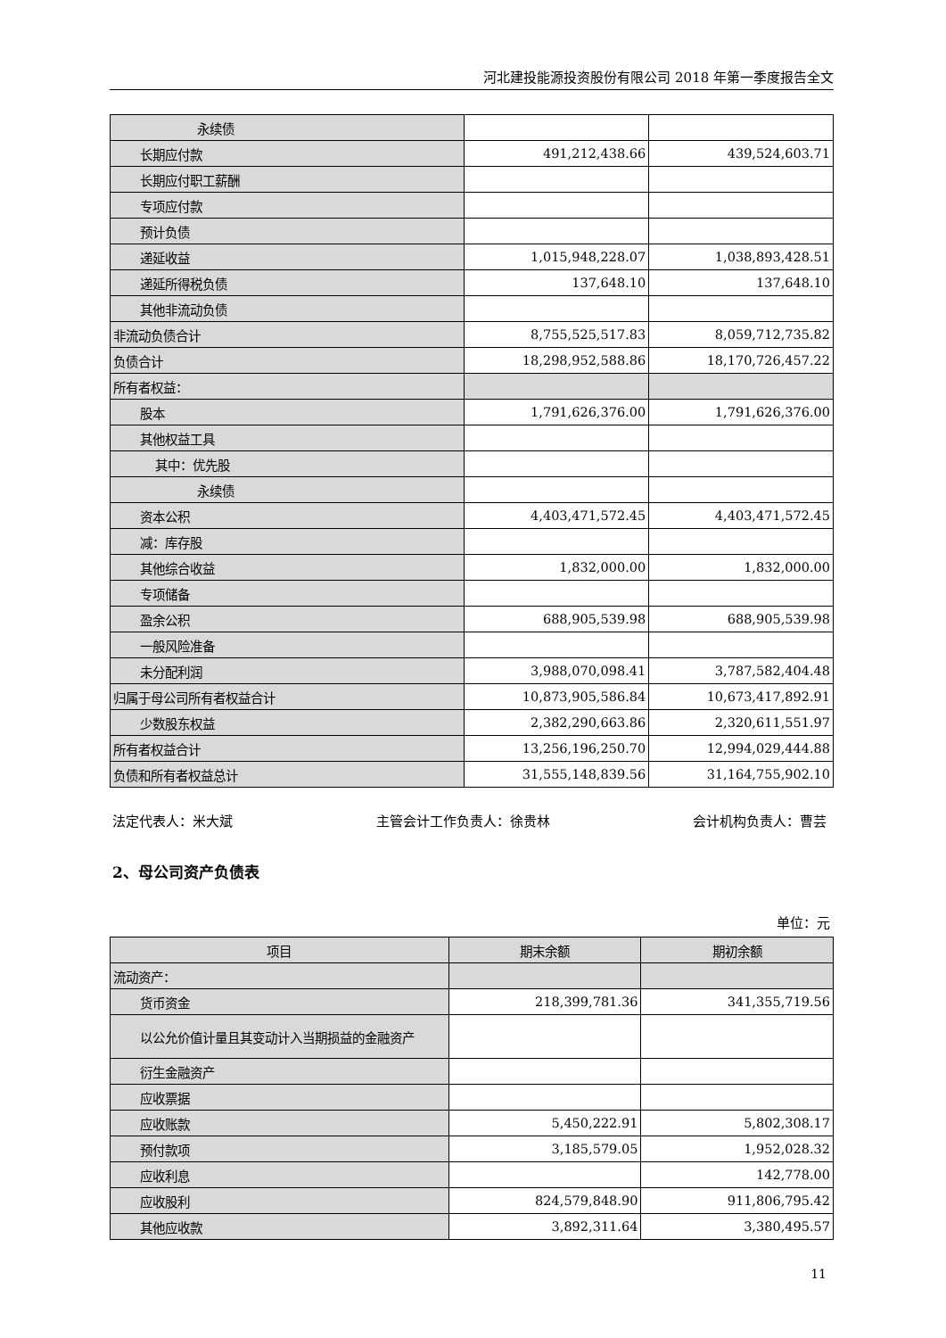河北建投能源投资股份有限公司 2018 年第一季度报告全文
| 永续债 | | |
| 长期应付款 | 491,212,438.66 | 439,524,603.71 |
| 长期应付职工薪酬 | | |
| 专项应付款 | | |
| 预计负债 | | |
| 递延收益 | 1,015,948,228.07 | 1,038,893,428.51 |
| 递延所得税负债 | 137,648.10 | 137,648.10 |
| 其他非流动负债 | | |
| 非流动负债合计 | 8,755,525,517.83 | 8,059,712,735.82 |
| 负债合计 | 18,298,952,588.86 | 18,170,726,457.22 |
| 所有者权益： | | |
| 股本 | 1,791,626,376.00 | 1,791,626,376.00 |
| 其他权益工具 | | |
| 其中：优先股 | | |
| 永续债 | | |
| 资本公积 | 4,403,471,572.45 | 4,403,471,572.45 |
| 减：库存股 | | |
| 其他综合收益 | 1,832,000.00 | 1,832,000.00 |
| 专项储备 | | |
| 盈余公积 | 688,905,539.98 | 688,905,539.98 |
| 一般风险准备 | | |
| 未分配利润 | 3,988,070,098.41 | 3,787,582,404.48 |
| 归属于母公司所有者权益合计 | 10,873,905,586.84 | 10,673,417,892.91 |
| 少数股东权益 | 2,382,290,663.86 | 2,320,611,551.97 |
| 所有者权益合计 | 13,256,196,250.70 | 12,994,029,444.88 |
| 负债和所有者权益总计 | 31,555,148,839.56 | 31,164,755,902.10 |
法定代表人：米大斌 主管会计工作负责人：徐贵林 会计机构负责人：曹芸
2、母公司资产负债表
单位：元
| 项目 | 期末余额 | 期初余额 |
| --- | --- | --- |
| 流动资产： | | |
| 货币资金 | 218,399,781.36 | 341,355,719.56 |
| 以公允价值计量且其变动计入当期损益的金融资产 | | |
| 衍生金融资产 | | |
| 应收票据 | | |
| 应收账款 | 5,450,222.91 | 5,802,308.17 |
| 预付款项 | 3,185,579.05 | 1,952,028.32 |
| 应收利息 | | 142,778.00 |
| 应收股利 | 824,579,848.90 | 911,806,795.42 |
| 其他应收款 | 3,892,311.64 | 3,380,495.57 |
11